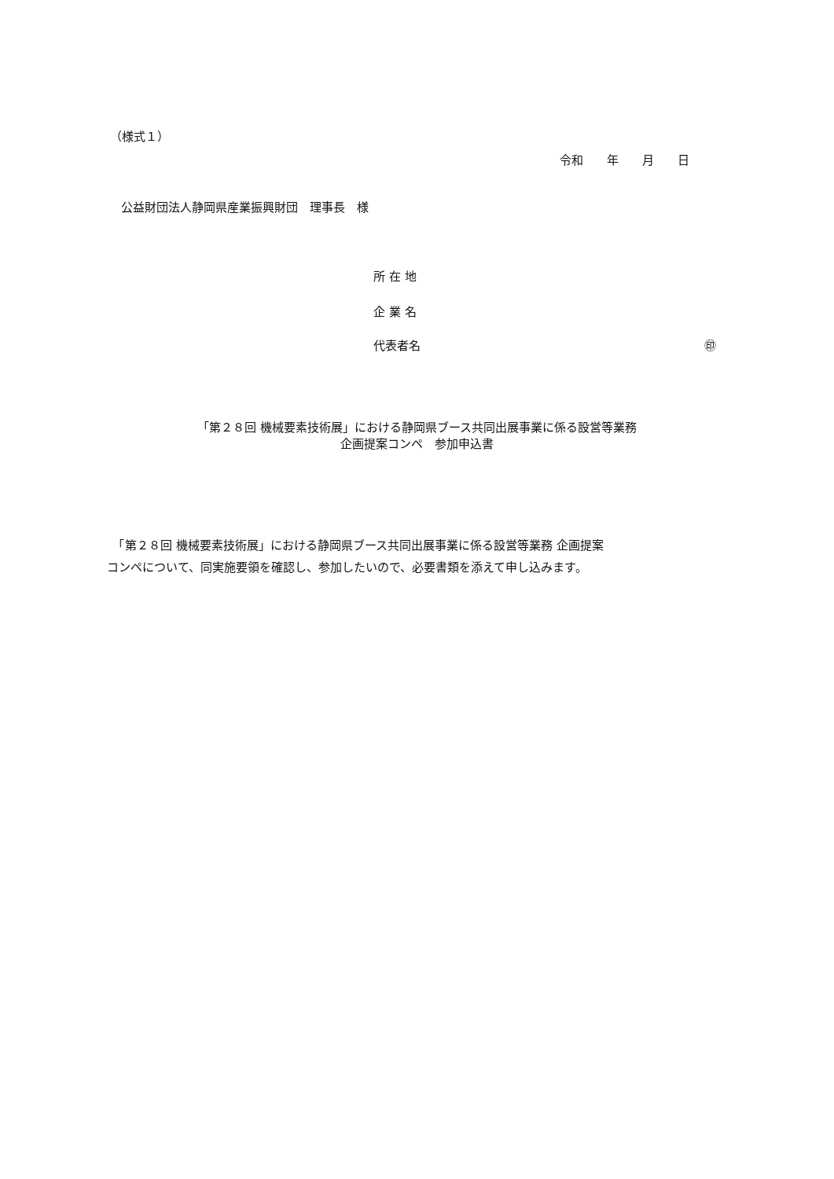（様式１）
令和　　年　　月　　日
公益財団法人静岡県産業振興財団　理事長　様
所 在 地
企 業 名
代表者名 ㊞
「第２８回 機械要素技術展」における静岡県ブース共同出展事業に係る設営等業務
企画提案コンペ　参加申込書
　「第２８回 機械要素技術展」における静岡県ブース共同出展事業に係る設営等業務 企画提案
コンペについて、同実施要領を確認し、参加したいので、必要書類を添えて申し込みます。